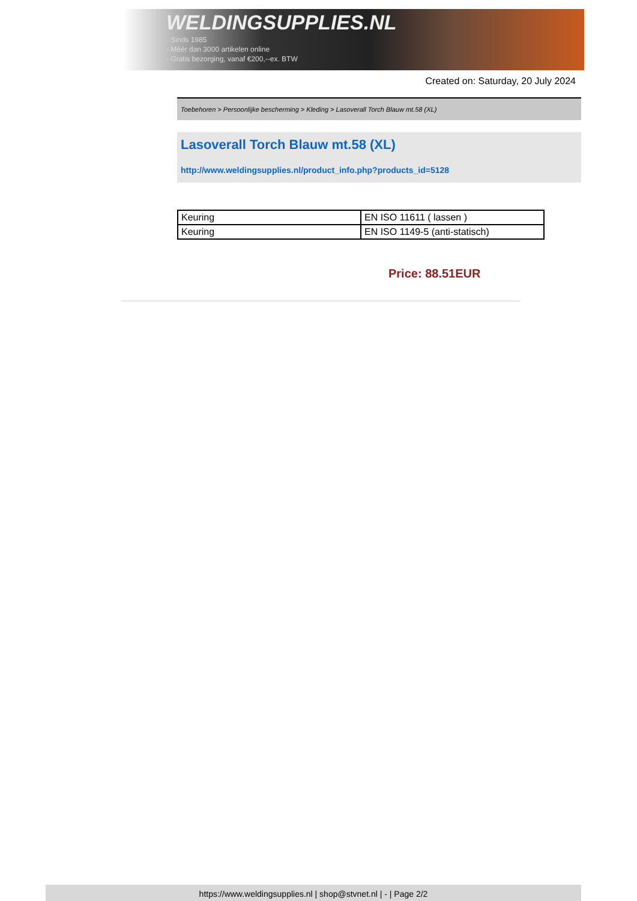WELDINGSUPPLIES.NL
- Sinds 1985
- Méér dan 3000 artikelen online
- Gratis bezorging, vanaf €200,--ex. BTW
Created on: Saturday, 20 July 2024
Toebehoren > Persoonlijke bescherming > Kleding > Lasoverall Torch Blauw mt.58 (XL)
Lasoverall Torch Blauw mt.58 (XL)
http://www.weldingsupplies.nl/product_info.php?products_id=5128
| Keuring | EN ISO 11611 ( lassen ) |
| Keuring | EN ISO 1149-5 (anti-statisch) |
Price: 88.51EUR
https://www.weldingsupplies.nl | shop@stvnet.nl | - | Page 2/2